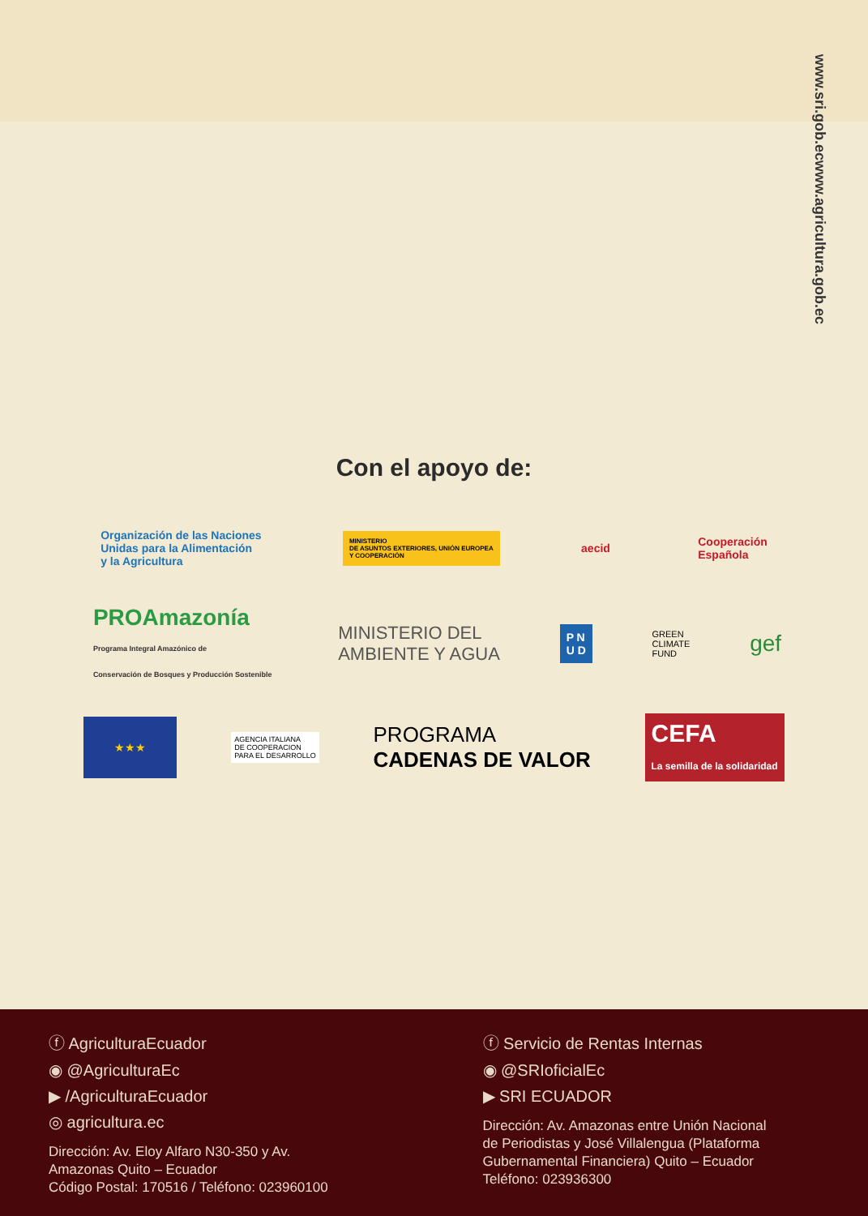www.agricultura.gob.ec
www.sri.gob.ec
Con el apoyo de:
Organización de las Naciones
Unidas para la Alimentación
y la Agricultura MINISTERIO
DE ASUNTOS EXTERIORES, UNIÓN EUROPEA
Y COOPERACIÓN aecid Cooperación
Española
PROAmazonía
Programa Integral Amazónico de
Conservación de Bosques y Producción Sostenible MINISTERIO DEL
AMBIENTE Y AGUA P N
U D GREEN
CLIMATE
FUND gef
★★★ AGENCIA ITALIANA
DE COOPERACION
PARA EL DESARROLLO PROGRAMA
CADENAS DE VALOR CEFA
La semilla de la solidaridad
ⓕ AgriculturaEcuador
◉ @AgriculturaEc
▶ /AgriculturaEcuador
◎ agricultura.ec
Dirección: Av. Eloy Alfaro N30-350 y Av.
Amazonas Quito – Ecuador
Código Postal: 170516 / Teléfono: 023960100
ⓕ Servicio de Rentas Internas
◉ @SRIoficialEc
▶ SRI ECUADOR
Dirección: Av. Amazonas entre Unión Nacional
de Periodistas y José Villalengua (Plataforma
Gubernamental Financiera) Quito – Ecuador
Teléfono: 023936300